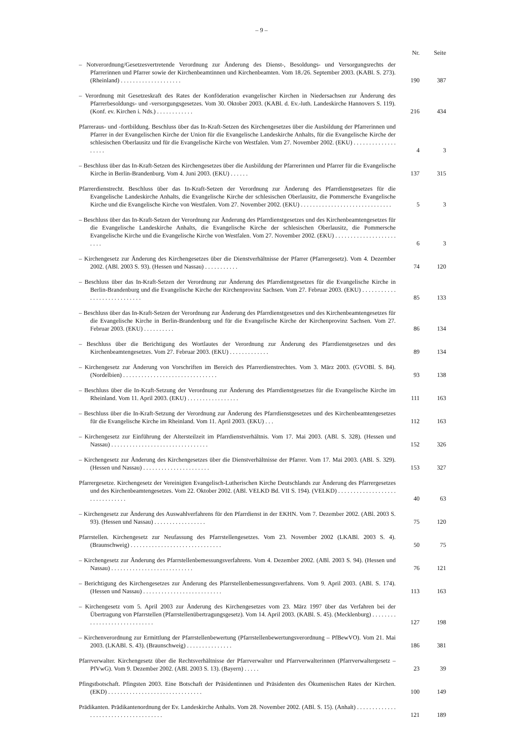– 9 –
| | Nr. | Seite |
| --- | --- | --- |
| – Notverordnung/Gesetzesvertretende Verordnung zur Änderung des Dienst-, Besoldungs- und Versorgungsrechts der Pfarrerinnen und Pfarrer sowie der Kirchenbeamtinnen und Kirchenbeamten. Vom 18./26. September 2003. (KABl. S. 273). (Rheinland) . . . . . . . . . . . . . . . . . . . . | 190 | 387 |
| – Verordnung mit Gesetzeskraft des Rates der Konföderation evangelischer Kirchen in Niedersachsen zur Änderung des Pfarrerbesoldungs- und -versorgungsgesetzes. Vom 30. Oktober 2003. (KABl. d. Ev.-luth. Landeskirche Hannovers S. 119). (Konf. ev. Kirchen i. Nds.) . . . . . . . . . . . . | 216 | 434 |
| Pfarreraus- und -fortbildung. Beschluss über das In-Kraft-Setzen des Kirchengesetzes über die Ausbildung der Pfarrerinnen und Pfarrer in der Evangelischen Kirche der Union für die Evangelische Landeskirche Anhalts, für die Evangelische Kirche der schlesischen Oberlausitz und für die Evangelische Kirche von Westfalen. Vom 27. November 2002. (EKU) . . . . . . . . . . . . . . . . . . . | 4 | 3 |
| – Beschluss über das In-Kraft-Setzen des Kirchengesetzes über die Ausbildung der Pfarrerinnen und Pfarrer für die Evangelische Kirche in Berlin-Brandenburg. Vom 4. Juni 2003. (EKU) . . . . . . | 137 | 315 |
| Pfarrerdienstrecht. Beschluss über das In-Kraft-Setzen der Verordnung zur Änderung des Pfarrdienstgesetzes für die Evangelische Landeskirche Anhalts, die Evangelische Kirche der schlesischen Oberlausitz, die Pommersche Evangelische Kirche und die Evangelische Kirche von Westfalen. Vom 27. November 2002. (EKU) . . . . . . . . . . . . . . . . . . . . . . . . . . . . . . | 5 | 3 |
| – Beschluss über das In-Kraft-Setzen der Verordnung zur Änderung des Pfarrdienstgesetzes und des Kirchenbeamtengesetzes für die Evangelische Landeskirche Anhalts, die Evangelische Kirche der schlesischen Oberlausitz, die Pommersche Evangelische Kirche und die Evangelische Kirche von Westfalen. Vom 27. November 2002. (EKU) . . . . . . . . . . . . . . . . . . . . . . . . | 6 | 3 |
| – Kirchengesetz zur Änderung des Kirchengesetzes über die Dienstverhältnisse der Pfarrer (Pfarrergesetz). Vom 4. Dezember 2002. (ABl. 2003 S. 93). (Hessen und Nassau) . . . . . . . . . . . | 74 | 120 |
| – Beschluss über das In-Kraft-Setzen der Verordnung zur Änderung des Pfarrdienstgesetzes für die Evangelische Kirche in Berlin-Brandenburg und die Evangelische Kirche der Kirchenprovinz Sachsen. Vom 27. Februar 2003. (EKU) . . . . . . . . . . . . . . . . . . . . . . . . . . . . | 85 | 133 |
| – Beschluss über das In-Kraft-Setzen der Verordnung zur Änderung des Pfarrdienstgesetzes und des Kirchenbeamtengesetzes für die Evangelische Kirche in Berlin-Brandenburg und für die Evangelische Kirche der Kirchenprovinz Sachsen. Vom 27. Februar 2003. (EKU) . . . . . . . . . . | 86 | 134 |
| – Beschluss über die Berichtigung des Wortlautes der Verordnung zur Änderung des Pfarrdienstgesetzes und des Kirchenbeamtengesetzes. Vom 27. Februar 2003. (EKU) . . . . . . . . . . . . . | 89 | 134 |
| – Kirchengesetz zur Änderung von Vorschriften im Bereich des Pfarrerdienstrechtes. Vom 3. März 2003. (GVOBl. S. 84). (Nordelbien) . . . . . . . . . . . . . . . . . . . . . . . . . . . . . . . | 93 | 138 |
| – Beschluss über die In-Kraft-Setzung der Verordnung zur Änderung des Pfarrdienstgesetzes für die Evangelische Kirche im Rheinland. Vom 11. April 2003. (EKU) . . . . . . . . . . . . . . . . . | 111 | 163 |
| – Beschluss über die In-Kraft-Setzung der Verordnung zur Änderung des Pfarrdienstgesetzes und des Kirchenbeamtengesetzes für die Evangelische Kirche im Rheinland. Vom 11. April 2003. (EKU) . . . | 112 | 163 |
| – Kirchengesetz zur Einführung der Altersteilzeit im Pfarrdienstverhältnis. Vom 17. Mai 2003. (ABl. S. 328). (Hessen und Nassau) . . . . . . . . . . . . . . . . . . . . . . . . . . . . . . . . | 152 | 326 |
| – Kirchengesetz zur Änderung des Kirchengesetzes über die Dienstverhältnisse der Pfarrer. Vom 17. Mai 2003. (ABl. S. 329). (Hessen und Nassau) . . . . . . . . . . . . . . . . . . . . . . | 153 | 327 |
| Pfarrergesetze. Kirchengesetz der Vereinigten Evangelisch-Lutherischen Kirche Deutschlands zur Änderung des Pfarrergesetzes und des Kirchenbeamtengesetzes. Vom 22. Oktober 2002. (ABl. VELKD Bd. VII S. 194). (VELKD) . . . . . . . . . . . . . . . . . . . . . . . . . . . . . . . | 40 | 63 |
| – Kirchengesetz zur Änderung des Auswahlverfahrens für den Pfarrdienst in der EKHN. Vom 7. Dezember 2002. (ABl. 2003 S. 93). (Hessen und Nassau) . . . . . . . . . . . . . . . . . | 75 | 120 |
| Pfarrstellen. Kirchengesetz zur Neufassung des Pfarrstellengesetzes. Vom 23. November 2002 (LKABl. 2003 S. 4). (Braunschweig) . . . . . . . . . . . . . . . . . . . . . . . . . . . . . . | 50 | 75 |
| – Kirchengesetz zur Änderung des Pfarrstellenbemessungsverfahrens. Vom 4. Dezember 2002. (ABl. 2003 S. 94). (Hessen und Nassau) . . . . . . . . . . . . . . . . . . . . . . . . . . . | 76 | 121 |
| – Berichtigung des Kirchengesetzes zur Änderung des Pfarrstellenbemessungsverfahrens. Vom 9. April 2003. (ABl. S. 174). (Hessen und Nassau) . . . . . . . . . . . . . . . . . . . . . . . . . . | 113 | 163 |
| – Kirchengesetz vom 5. April 2003 zur Änderung des Kirchengesetzes vom 23. März 1997 über das Verfahren bei der Übertragung von Pfarrstellen (Pfarrstellenübertragungsgesetz). Vom 14. April 2003. (KABl. S. 45). (Mecklenburg) . . . . . . . . . . . . . . . . . . . . . . . . . . . . . | 127 | 198 |
| – Kirchenverordnung zur Ermittlung der Pfarrstellenbewertung (Pfarrstellenbewertungsverordnung – PfBewVO). Vom 21. Mai 2003. (LKABl. S. 43). (Braunschweig) . . . . . . . . . . . . . . . | 186 | 381 |
| Pfarrverwalter. Kirchengesetz über die Rechtsverhältnisse der Pfarrverwalter und Pfarrverwalterinnen (Pfarrverwaltergesetz – PfVwG). Vom 9. Dezember 2002. (ABl. 2003 S. 13). (Bayern) . . . . . | 23 | 39 |
| Pfingstbotschaft. Pfingsten 2003. Eine Botschaft der Präsidentinnen und Präsidenten des Ökumenischen Rates der Kirchen. (EKD) . . . . . . . . . . . . . . . . . . . . . . . . . . . . . . . | 100 | 149 |
| Prädikanten. Prädikantenordnung der Ev. Landeskirche Anhalts. Vom 28. November 2002. (ABl. S. 15). (Anhalt) . . . . . . . . . . . . . . . . . . . . . . . . . . . . . . . . . . . . . | 121 | 189 |